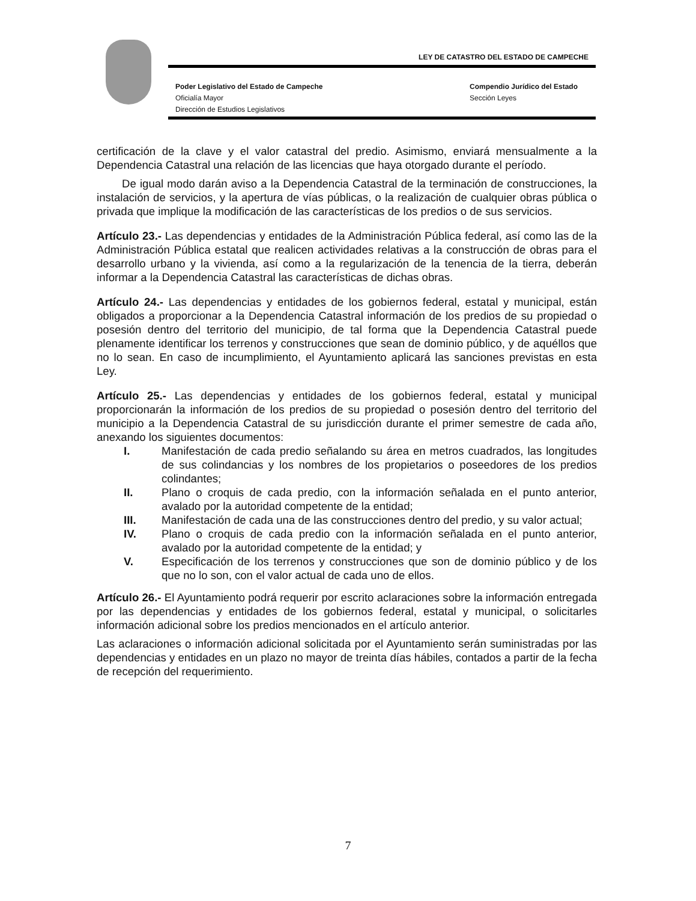LEY DE CATASTRO DEL ESTADO DE CAMPECHE
Poder Legislativo del Estado de Campeche
Oficialía Mayor
Dirección de Estudios Legislativos
Compendio Jurídico del Estado
Sección Leyes
certificación de la clave y el valor catastral del predio. Asimismo, enviará mensualmente a la Dependencia Catastral una relación de las licencias que haya otorgado durante el período.
De igual modo darán aviso a la Dependencia Catastral de la terminación de construcciones, la instalación de servicios, y la apertura de vías públicas, o la realización de cualquier obras pública o privada que implique la modificación de las características de los predios o de sus servicios.
Artículo 23.- Las dependencias y entidades de la Administración Pública federal, así como las de la Administración Pública estatal que realicen actividades relativas a la construcción de obras para el desarrollo urbano y la vivienda, así como a la regularización de la tenencia de la tierra, deberán informar a la Dependencia Catastral las características de dichas obras.
Artículo 24.- Las dependencias y entidades de los gobiernos federal, estatal y municipal, están obligados a proporcionar a la Dependencia Catastral información de los predios de su propiedad o posesión dentro del territorio del municipio, de tal forma que la Dependencia Catastral puede plenamente identificar los terrenos y construcciones que sean de dominio público, y de aquéllos que no lo sean. En caso de incumplimiento, el Ayuntamiento aplicará las sanciones previstas en esta Ley.
Artículo 25.- Las dependencias y entidades de los gobiernos federal, estatal y municipal proporcionarán la información de los predios de su propiedad o posesión dentro del territorio del municipio a la Dependencia Catastral de su jurisdicción durante el primer semestre de cada año, anexando los siguientes documentos:
I. Manifestación de cada predio señalando su área en metros cuadrados, las longitudes de sus colindancias y los nombres de los propietarios o poseedores de los predios colindantes;
II. Plano o croquis de cada predio, con la información señalada en el punto anterior, avalado por la autoridad competente de la entidad;
III. Manifestación de cada una de las construcciones dentro del predio, y su valor actual;
IV. Plano o croquis de cada predio con la información señalada en el punto anterior, avalado por la autoridad competente de la entidad; y
V. Especificación de los terrenos y construcciones que son de dominio público y de los que no lo son, con el valor actual de cada uno de ellos.
Artículo 26.- El Ayuntamiento podrá requerir por escrito aclaraciones sobre la información entregada por las dependencias y entidades de los gobiernos federal, estatal y municipal, o solicitarles información adicional sobre los predios mencionados en el artículo anterior.
Las aclaraciones o información adicional solicitada por el Ayuntamiento serán suministradas por las dependencias y entidades en un plazo no mayor de treinta días hábiles, contados a partir de la fecha de recepción del requerimiento.
7